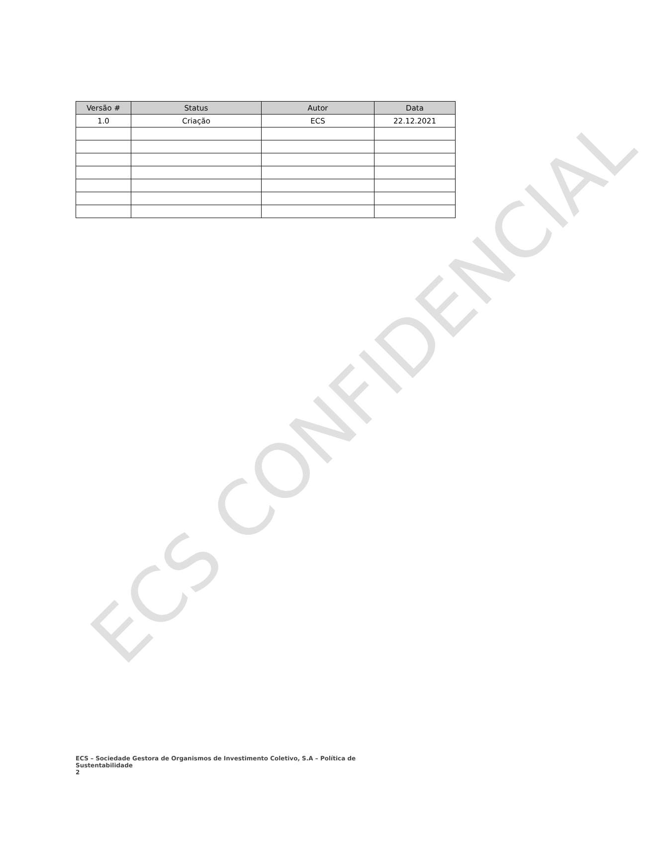| Versão # | Status | Autor | Data |
| --- | --- | --- | --- |
| 1.0 | Criação | ECS | 22.12.2021 |
ECS CONFIDENCIAL
ECS – Sociedade Gestora de Organismos de Investimento Coletivo, S.A – Política de Sustentabilidade
2